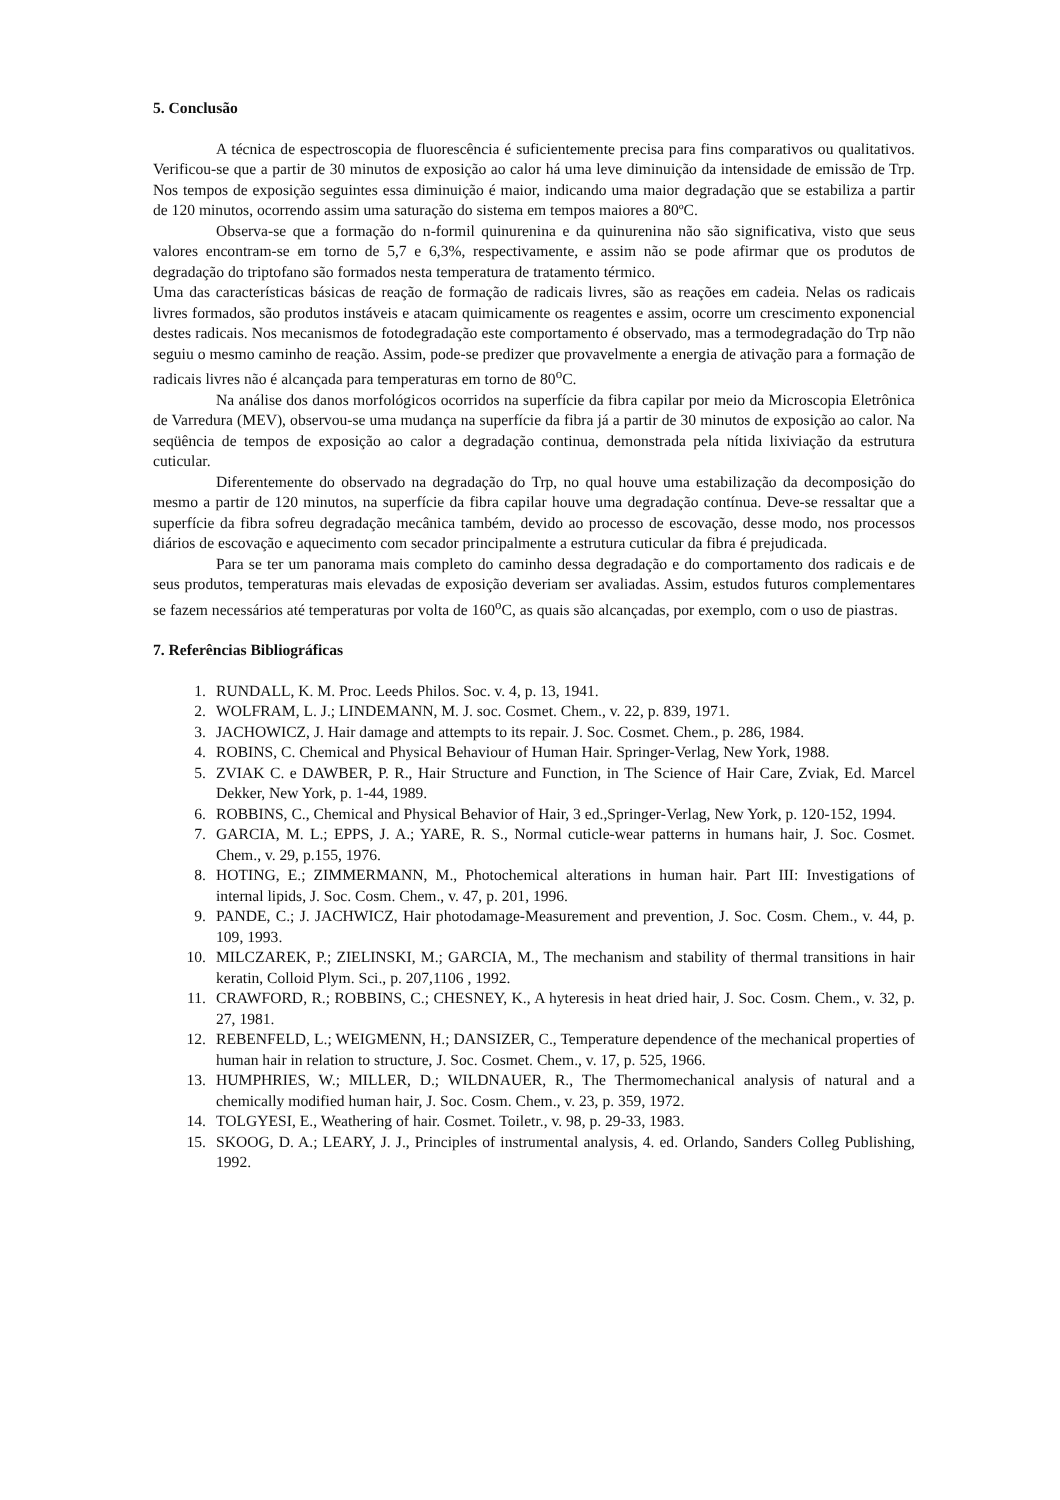5. Conclusão
A técnica de espectroscopia de fluorescência é suficientemente precisa para fins comparativos ou qualitativos. Verificou-se que a partir de 30 minutos de exposição ao calor há uma leve diminuição da intensidade de emissão de Trp. Nos tempos de exposição seguintes essa diminuição é maior, indicando uma maior degradação que se estabiliza a partir de 120 minutos, ocorrendo assim uma saturação do sistema em tempos maiores a 80ºC.
Observa-se que a formação do n-formil quinurenina e da quinurenina não são significativa, visto que seus valores encontram-se em torno de 5,7 e 6,3%, respectivamente, e assim não se pode afirmar que os produtos de degradação do triptofano são formados nesta temperatura de tratamento térmico.
Uma das características básicas de reação de formação de radicais livres, são as reações em cadeia. Nelas os radicais livres formados, são produtos instáveis e atacam quimicamente os reagentes e assim, ocorre um crescimento exponencial destes radicais. Nos mecanismos de fotodegradação este comportamento é observado, mas a termodegradação do Trp não seguiu o mesmo caminho de reação. Assim, pode-se predizer que provavelmente a energia de ativação para a formação de radicais livres não é alcançada para temperaturas em torno de 80<sup>o</sup>C.
Na análise dos danos morfológicos ocorridos na superfície da fibra capilar por meio da Microscopia Eletrônica de Varredura (MEV), observou-se uma mudança na superfície da fibra já a partir de 30 minutos de exposição ao calor. Na seqüência de tempos de exposição ao calor a degradação continua, demonstrada pela nítida lixiviação da estrutura cuticular.
Diferentemente do observado na degradação do Trp, no qual houve uma estabilização da decomposição do mesmo a partir de 120 minutos, na superfície da fibra capilar houve uma degradação contínua. Deve-se ressaltar que a superfície da fibra sofreu degradação mecânica também, devido ao processo de escovação, desse modo, nos processos diários de escovação e aquecimento com secador principalmente a estrutura cuticular da fibra é prejudicada.
Para se ter um panorama mais completo do caminho dessa degradação e do comportamento dos radicais e de seus produtos, temperaturas mais elevadas de exposição deveriam ser avaliadas. Assim, estudos futuros complementares se fazem necessários até temperaturas por volta de 160<sup>o</sup>C, as quais são alcançadas, por exemplo, com o uso de piastras.
7. Referências Bibliográficas
1. RUNDALL, K. M. Proc. Leeds Philos. Soc. v. 4, p. 13, 1941.
2. WOLFRAM, L. J.; LINDEMANN, M. J. soc. Cosmet. Chem., v. 22, p. 839, 1971.
3. JACHOWICZ, J. Hair damage and attempts to its repair. J. Soc. Cosmet. Chem., p. 286, 1984.
4. ROBINS, C. Chemical and Physical Behaviour of Human Hair. Springer-Verlag, New York, 1988.
5. ZVIAK C. e DAWBER, P. R., Hair Structure and Function, in The Science of Hair Care, Zviak, Ed. Marcel Dekker, New York, p. 1-44, 1989.
6. ROBBINS, C., Chemical and Physical Behavior of Hair, 3 ed.,Springer-Verlag, New York, p. 120-152, 1994.
7. GARCIA, M. L.; EPPS, J. A.; YARE, R. S., Normal cuticle-wear patterns in humans hair, J. Soc. Cosmet. Chem., v. 29, p.155, 1976.
8. HOTING, E.; ZIMMERMANN, M., Photochemical alterations in human hair. Part III: Investigations of internal lipids, J. Soc. Cosm. Chem., v. 47, p. 201, 1996.
9. PANDE, C.; J. JACHWICZ, Hair photodamage-Measurement and prevention, J. Soc. Cosm. Chem., v. 44, p. 109, 1993.
10. MILCZAREK, P.; ZIELINSKI, M.; GARCIA, M., The mechanism and stability of thermal transitions in hair keratin, Colloid Plym. Sci., p. 207,1106 , 1992.
11. CRAWFORD, R.; ROBBINS, C.; CHESNEY, K., A hyteresis in heat dried hair, J. Soc. Cosm. Chem., v. 32, p. 27, 1981.
12. REBENFELD, L.; WEIGMENN, H.; DANSIZER, C., Temperature dependence of the mechanical properties of human hair in relation to structure, J. Soc. Cosmet. Chem., v. 17, p. 525, 1966.
13. HUMPHRIES, W.; MILLER, D.; WILDNAUER, R., The Thermomechanical analysis of natural and a chemically modified human hair, J. Soc. Cosm. Chem., v. 23, p. 359, 1972.
14. TOLGYESI, E., Weathering of hair. Cosmet. Toiletr., v. 98, p. 29-33, 1983.
15. SKOOG, D. A.; LEARY, J. J., Principles of instrumental analysis, 4. ed. Orlando, Sanders Colleg Publishing, 1992.